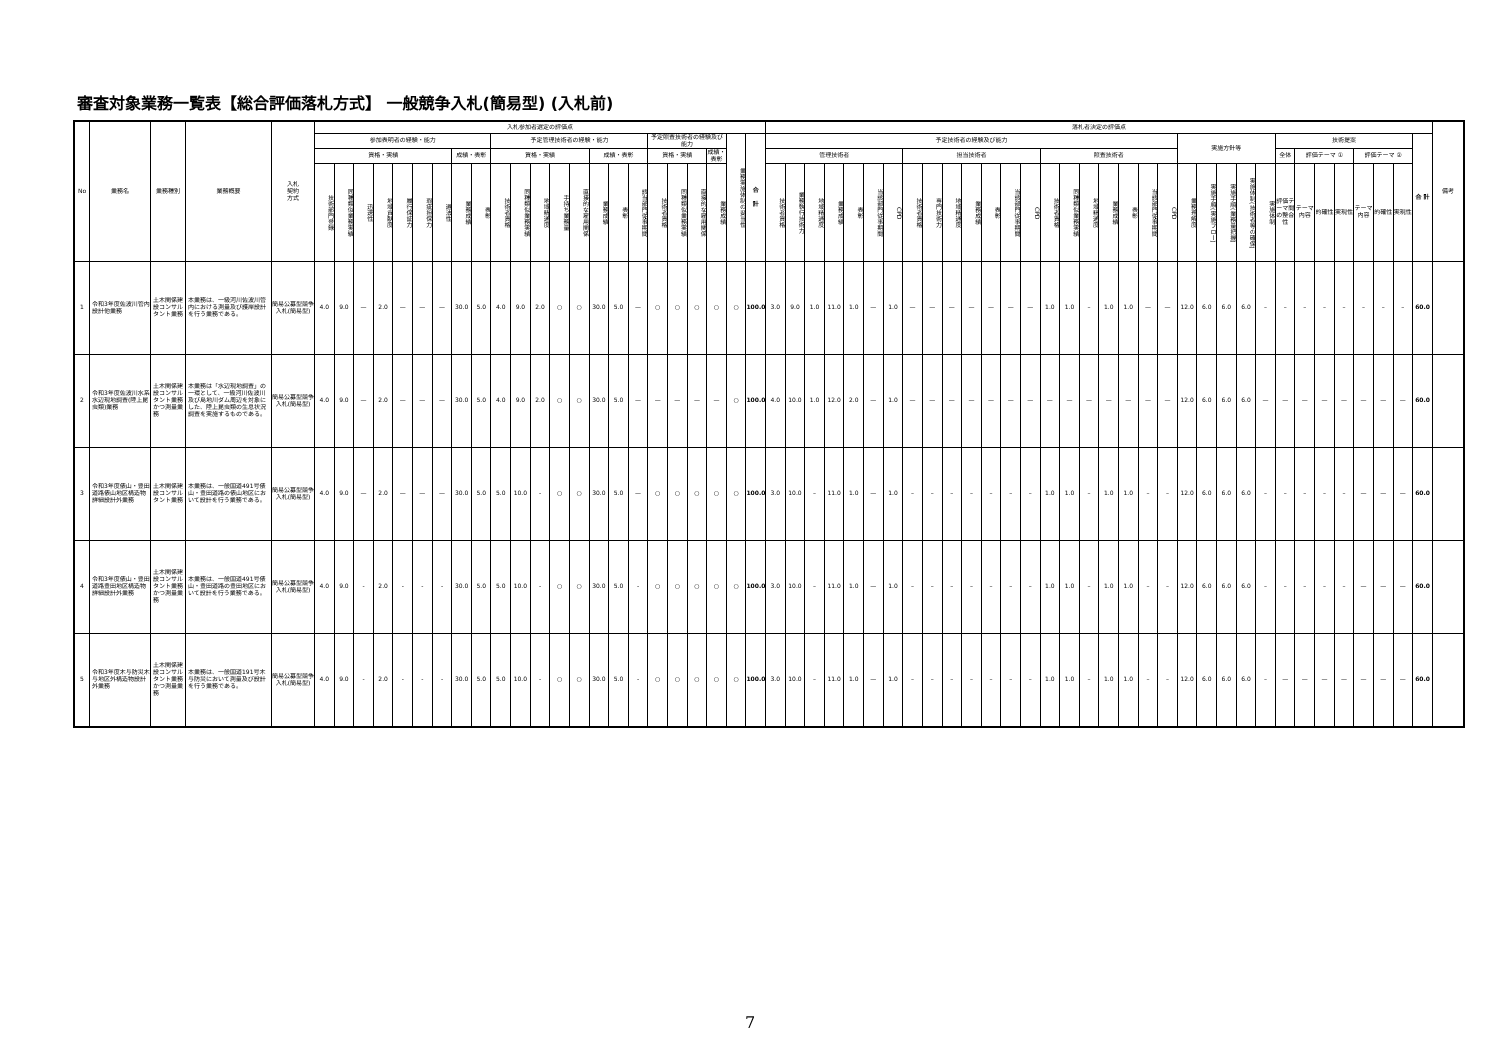審査対象業務一覧表【総合評価落札方式】 一般競争入札(簡易型) (入札前)
| No | 業務名 | 業務種別 | 業務概要 | 入札 契約 方式 | 入札参加者選定の評価点 | | | | | | | | | | | | | | | | | | | | | | | 落札者決定の評価点 | | | | | | | | | | | | | | | | | | | | | | | | | | | | | | | | | | 備考 |
| --- | --- | --- | --- | --- | --- | --- | --- | --- | --- | --- | --- | --- | --- | --- | --- | --- | --- | --- | --- | --- | --- | --- | --- | --- | --- | --- | --- | --- | --- | --- | --- | --- | --- | --- | --- | --- | --- | --- | --- | --- | --- | --- | --- | --- | --- | --- | --- | --- | --- | --- | --- | --- | --- | --- | --- | --- | --- | --- | --- | --- | --- | --- |
| | | | | | 参加表明者の経験・能力 | | | | | | | | | 予定管理技術者の経験・能力 | | | | | | | | 予定照査技術者の経験及び能力 | | | | 業務実施体制の妥当性 | 合 計 | 予定技術者の経験及び能力 | | | | | | | | | | | | | | | | | | | | | 実施方針等 | | | | | 技術提案 | | | | | | | 合 計 | |
| | | | | | 資格・実績 | | | | | | | 成績・表彰 | | 資格・実績 | | | | | 成績・表彰 | | | 資格・実績 | | | 成績・表彰 | | | 管理技術者 | | | | | | | 担当技術者 | | | | | | | 照査技術者 | | | | | | | | | | | | 全体 | 評価テーマ ① | | | 評価テーマ ② | | | | |
| | | | | | 技術部門登録 | 同種類似業務実績 | 迅速性 | 地域貢献度 | 履行保証力 | 瑕疵担保力 | 遵法性 | 業務成績 | 表彰 | 技術者資格 | 同種類似業務実績 | 地域精通度 | 手持ち業務量 | 直接的な雇用関係 | 業務成績 | 表彰 | 該当部門従事期間 | 技術者資格 | 同種類似業務実績 | 直接的な雇用関係 | 業務成績 | | | 技術者資格 | 業務執行技術力 | 地域精通度 | 業務成績 | 表彰 | 当該部門従事期間 | CPD | 技術者資格 | 専門技術力 | 地域精通度 | 業務成績 | 表彰 | 当該部門従事期間 | CPD | 技術者資格 | 同種類似業務実績 | 地域精通度 | 業務成績 | 表彰 | 当該部門従事期間 | CPD | 業務理解度 | 実施手順(実施フロー) | 実施手順(業務量把握) | 実施体制(技術者等の確保) | 実施体制 | 評価テーマ間の整合性 | テーマ内容 | 的確性 | 実現性 | テーマ内容 | 的確性 | 実現性 | | |
| 1 | 令和3年度佐波川管内設計他業務 | 土木関係建設コンサルタント業務 | 本業務は、一級河川佐波川管内における測量及び護岸設計を行う業務である。 | 簡易公募型競争入札(簡易型) | 4.0 | 9.0 | — | 2.0 | — | — | — | 30.0 | 5.0 | 4.0 | 9.0 | 2.0 | ○ | ○ | 30.0 | 5.0 | — | ○ | ○ | ○ | ○ | ○ | 100.0 | 3.0 | 9.0 | 1.0 | 11.0 | 1.0 | — | 1.0 | — | — | — | — | — | — | — | 1.0 | 1.0 | – | 1.0 | 1.0 | — | — | 12.0 | 6.0 | 6.0 | 6.0 | – | – | – | – | – | – | – | – | 60.0 | |
| 2 | 令和3年度佐波川水系水辺現地調査(陸上昆虫類)業務 | 土木関係建設コンサルタント業務かつ測量業務 | 本業務は「水辺現地調査」の一環として、一級河川佐波川及び島地川ダム周辺を対象にした、陸上昆虫類の生息状況調査を実施するものである。 | 簡易公募型競争入札(簡易型) | 4.0 | 9.0 | — | 2.0 | — | — | — | 30.0 | 5.0 | 4.0 | 9.0 | 2.0 | ○ | ○ | 30.0 | 5.0 | — | — | — | — | — | ○ | 100.0 | 4.0 | 10.0 | 1.0 | 12.0 | 2.0 | — | 1.0 | — | — | — | — | — | — | — | — | — | — | — | — | — | — | 12.0 | 6.0 | 6.0 | 6.0 | — | — | — | — | — | — | — | — | 60.0 | |
| 3 | 令和3年度俵山・豊田道路俵山地区構造物詳細設計外業務 | 土木関係建設コンサルタント業務 | 本業務は、一般国道491号俵山・豊田道路の俵山地区において設計を行う業務である。 | 簡易公募型競争入札(簡易型) | 4.0 | 9.0 | — | 2.0 | — | — | — | 30.0 | 5.0 | 5.0 | 10.0 | - | ○ | ○ | 30.0 | 5.0 | — | ○ | ○ | ○ | ○ | ○ | 100.0 | 3.0 | 10.0 | – | 11.0 | 1.0 | — | 1.0 | – | – | – | – | – | – | – | 1.0 | 1.0 | – | 1.0 | 1.0 | – | – | 12.0 | 6.0 | 6.0 | 6.0 | – | – | – | – | – | — | — | — | 60.0 | |
| 4 | 令和3年度俵山・豊田道路豊田地区構造物詳細設計外業務 | 土木関係建設コンサルタント業務かつ測量業務 | 本業務は、一般国道491号俵山・豊田道路の豊田地区において設計を行う業務である。 | 簡易公募型競争入札(簡易型) | 4.0 | 9.0 | - | 2.0 | - | - | - | 30.0 | 5.0 | 5.0 | 10.0 | - | ○ | ○ | 30.0 | 5.0 | - | ○ | ○ | ○ | ○ | ○ | 100.0 | 3.0 | 10.0 | – | 11.0 | 1.0 | — | 1.0 | – | – | – | – | – | – | – | 1.0 | 1.0 | – | 1.0 | 1.0 | – | – | 12.0 | 6.0 | 6.0 | 6.0 | – | – | – | – | – | — | — | — | 60.0 | |
| 5 | 令和3年度木与防災木与地区外構造物設計外業務 | 土木関係建設コンサルタント業務かつ測量業務 | 本業務は、一般国道191号木与防災において測量及び設計を行う業務である。 | 簡易公募型競争入札(簡易型) | 4.0 | 9.0 | - | 2.0 | - | - | - | 30.0 | 5.0 | 5.0 | 10.0 | - | ○ | ○ | 30.0 | 5.0 | - | ○ | ○ | ○ | ○ | ○ | 100.0 | 3.0 | 10.0 | – | 11.0 | 1.0 | — | 1.0 | – | – | – | – | – | – | – | 1.0 | 1.0 | – | 1.0 | 1.0 | – | – | 12.0 | 6.0 | 6.0 | 6.0 | – | — | — | — | — | — | — | — | 60.0 | |
7